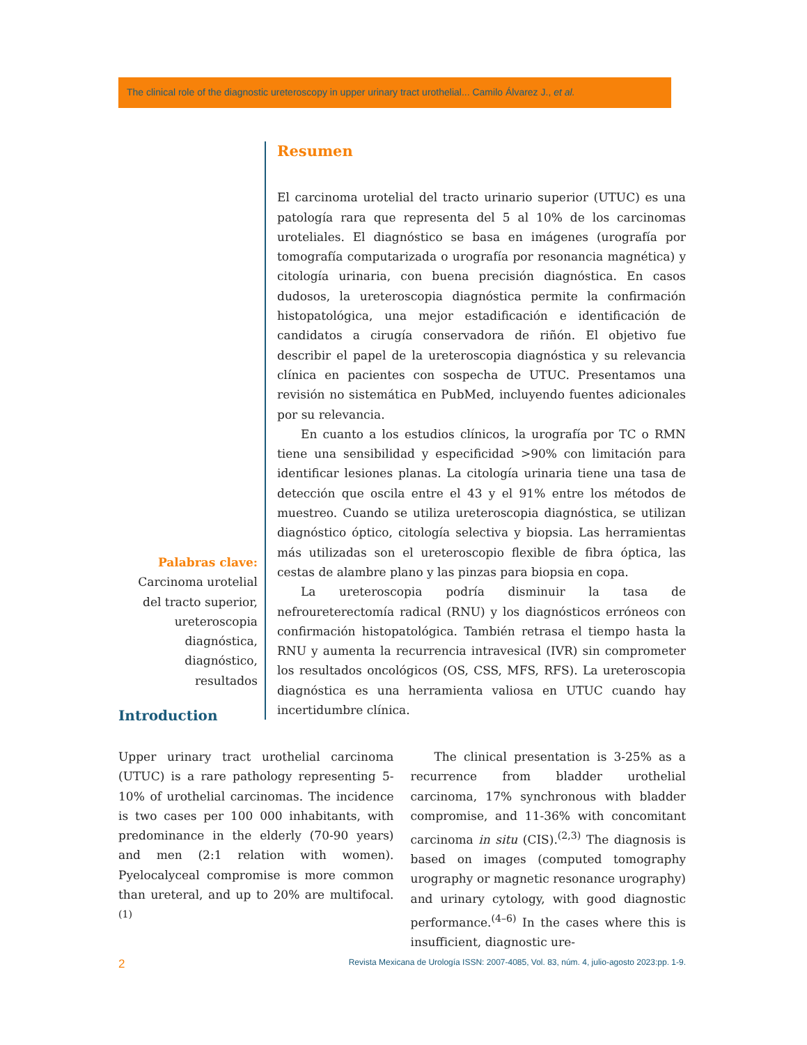The clinical role of the diagnostic ureteroscopy in upper urinary tract urothelial... Camilo Álvarez J., et al.
Palabras clave:
Carcinoma urotelial del tracto superior, ureteroscopia diagnóstica, diagnóstico, resultados
Resumen
El carcinoma urotelial del tracto urinario superior (UTUC) es una patología rara que representa del 5 al 10% de los carcinomas uroteliales. El diagnóstico se basa en imágenes (urografía por tomografía computarizada o urografía por resonancia magnética) y citología urinaria, con buena precisión diagnóstica. En casos dudosos, la ureteroscopia diagnóstica permite la confirmación histopatológica, una mejor estadificación e identificación de candidatos a cirugía conservadora de riñón. El objetivo fue describir el papel de la ureteroscopia diagnóstica y su relevancia clínica en pacientes con sospecha de UTUC. Presentamos una revisión no sistemática en PubMed, incluyendo fuentes adicionales por su relevancia.
En cuanto a los estudios clínicos, la urografía por TC o RMN tiene una sensibilidad y especificidad >90% con limitación para identificar lesiones planas. La citología urinaria tiene una tasa de detección que oscila entre el 43 y el 91% entre los métodos de muestreo. Cuando se utiliza ureteroscopia diagnóstica, se utilizan diagnóstico óptico, citología selectiva y biopsia. Las herramientas más utilizadas son el ureteroscopio flexible de fibra óptica, las cestas de alambre plano y las pinzas para biopsia en copa.
La ureteroscopia podría disminuir la tasa de nefroureterectomía radical (RNU) y los diagnósticos erróneos con confirmación histopatológica. También retrasa el tiempo hasta la RNU y aumenta la recurrencia intravesical (IVR) sin comprometer los resultados oncológicos (OS, CSS, MFS, RFS). La ureteroscopia diagnóstica es una herramienta valiosa en UTUC cuando hay incertidumbre clínica.
Introduction
Upper urinary tract urothelial carcinoma (UTUC) is a rare pathology representing 5-10% of urothelial carcinomas. The incidence is two cases per 100 000 inhabitants, with predominance in the elderly (70-90 years) and men (2:1 relation with women). Pyelocalyceal compromise is more common than ureteral, and up to 20% are multifocal.<sup>(1)</sup>
The clinical presentation is 3-25% as a recurrence from bladder urothelial carcinoma, 17% synchronous with bladder compromise, and 11-36% with concomitant carcinoma in situ (CIS).<sup>(2,3)</sup> The diagnosis is based on images (computed tomography urography or magnetic resonance urography) and urinary cytology, with good diagnostic performance.<sup>(4–6)</sup> In the cases where this is insufficient, diagnostic ure-
2 Revista Mexicana de Urología ISSN: 2007-4085, Vol. 83, núm. 4, julio-agosto 2023:pp. 1-9.